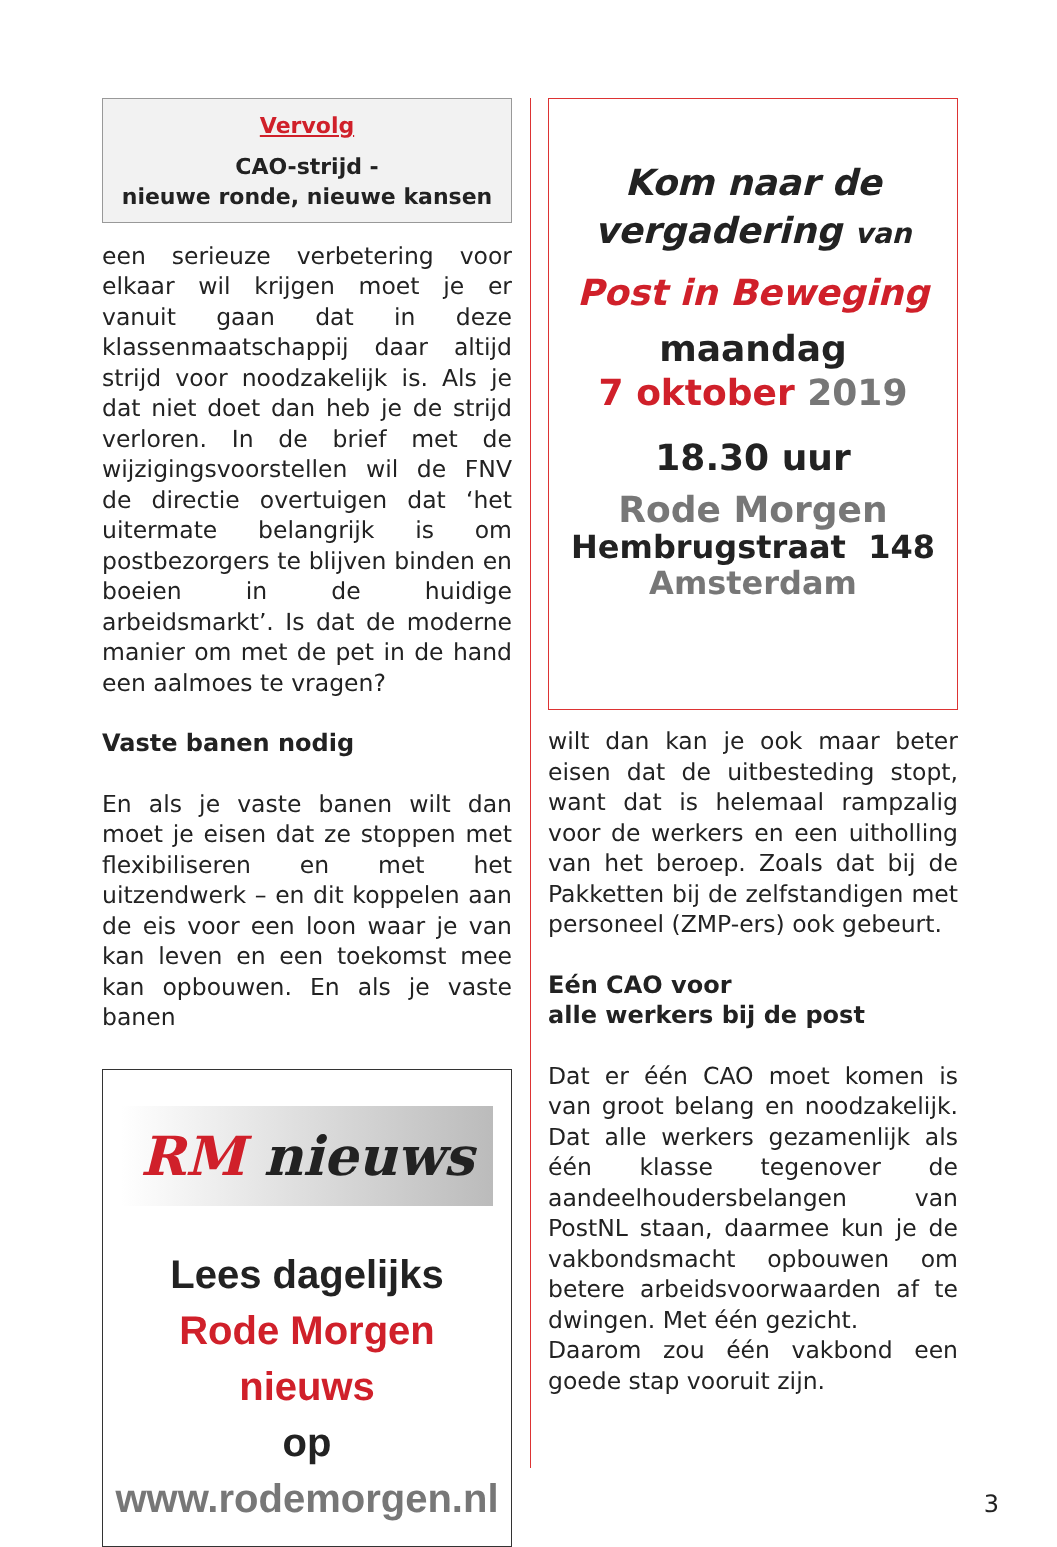Vervolg
CAO-strijd -
nieuwe ronde, nieuwe kansen
een serieuze verbetering voor elkaar wil krijgen moet je er vanuit gaan dat in deze klassenmaatschappij daar altijd strijd voor noodzakelijk is. Als je dat niet doet dan heb je de strijd verloren. In de brief met de wijzigingsvoorstellen wil de FNV de directie overtuigen dat ‘het uitermate belangrijk is om postbezorgers te blijven binden en boeien in de huidige arbeidsmarkt’. Is dat de moderne manier om met de pet in de hand een aalmoes te vragen?
Vaste banen nodig
En als je vaste banen wilt dan moet je eisen dat ze stoppen met flexibiliseren en met het uitzendwerk – en dit koppelen aan de eis voor een loon waar je van kan leven en een toekomst mee kan opbouwen. En als je vaste banen
RM nieuws
Lees dagelijks
Rode Morgen nieuws
op www.rodemorgen.nl
Kom naar de
vergadering van
Post in Beweging
maandag
7 oktober 2019
18.30 uur
Rode Morgen
Hembrugstraat 148
Amsterdam
wilt dan kan je ook maar beter eisen dat de uitbesteding stopt, want dat is helemaal rampzalig voor de werkers en een uitholling van het beroep. Zoals dat bij de Pakketten bij de zelfstandigen met personeel (ZMP-ers) ook gebeurt.
Eén CAO voor
alle werkers bij de post
Dat er één CAO moet komen is van groot belang en noodzakelijk. Dat alle werkers gezamenlijk als één klasse tegenover de aandeelhoudersbelangen van PostNL staan, daarmee kun je de vakbondsmacht opbouwen om betere arbeidsvoorwaarden af te dwingen. Met één gezicht.
Daarom zou één vakbond een goede stap vooruit zijn.
3